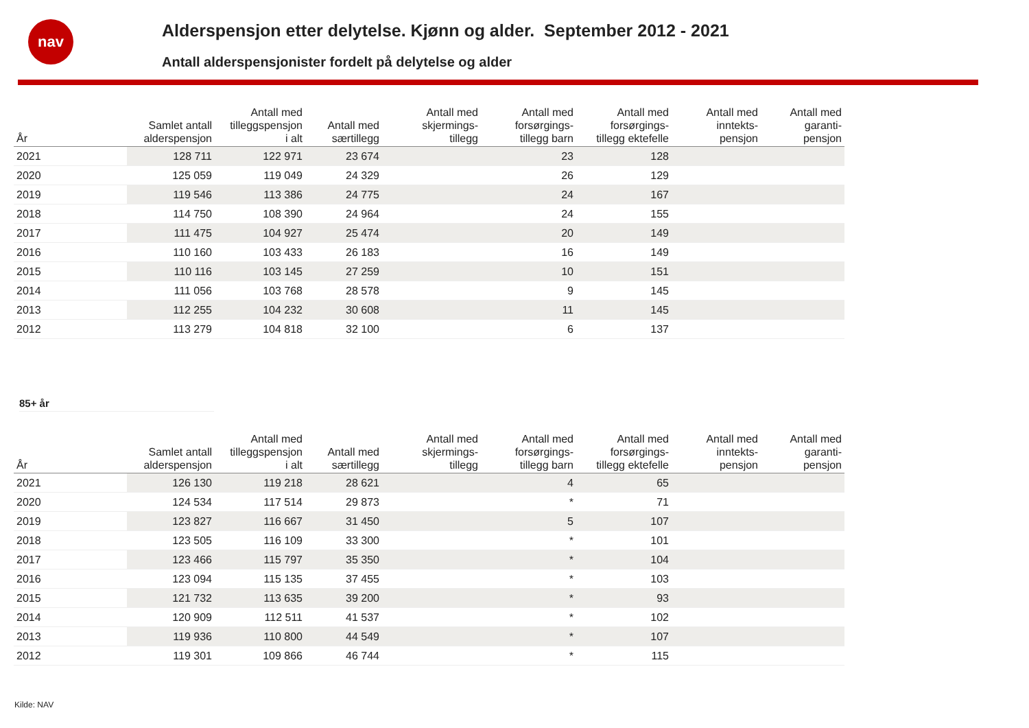nav
Alderspensjon etter delytelse. Kjønn og alder. September 2012 - 2021
Antall alderspensjonister fordelt på delytelse og alder
| År | Samlet antall alderspensjon | Antall med tilleggspensjon i alt | Antall med særtillegg | Antall med skjermings- tillegg | Antall med forsørgings- tillegg barn | Antall med forsørgings- tillegg ektefelle | Antall med inntekts- pensjon | Antall med garanti- pensjon |
| --- | --- | --- | --- | --- | --- | --- | --- | --- |
| 2021 | 128 711 | 122 971 | 23 674 | | 23 | 128 | | |
| 2020 | 125 059 | 119 049 | 24 329 | | 26 | 129 | | |
| 2019 | 119 546 | 113 386 | 24 775 | | 24 | 167 | | |
| 2018 | 114 750 | 108 390 | 24 964 | | 24 | 155 | | |
| 2017 | 111 475 | 104 927 | 25 474 | | 20 | 149 | | |
| 2016 | 110 160 | 103 433 | 26 183 | | 16 | 149 | | |
| 2015 | 110 116 | 103 145 | 27 259 | | 10 | 151 | | |
| 2014 | 111 056 | 103 768 | 28 578 | | 9 | 145 | | |
| 2013 | 112 255 | 104 232 | 30 608 | | 11 | 145 | | |
| 2012 | 113 279 | 104 818 | 32 100 | | 6 | 137 | | |
85+ år
| År | Samlet antall alderspensjon | Antall med tilleggspensjon i alt | Antall med særtillegg | Antall med skjermings- tillegg | Antall med forsørgings- tillegg barn | Antall med forsørgings- tillegg ektefelle | Antall med inntekts- pensjon | Antall med garanti- pensjon |
| --- | --- | --- | --- | --- | --- | --- | --- | --- |
| 2021 | 126 130 | 119 218 | 28 621 | | 4 | 65 | | |
| 2020 | 124 534 | 117 514 | 29 873 | | * | 71 | | |
| 2019 | 123 827 | 116 667 | 31 450 | | 5 | 107 | | |
| 2018 | 123 505 | 116 109 | 33 300 | | * | 101 | | |
| 2017 | 123 466 | 115 797 | 35 350 | | * | 104 | | |
| 2016 | 123 094 | 115 135 | 37 455 | | * | 103 | | |
| 2015 | 121 732 | 113 635 | 39 200 | | * | 93 | | |
| 2014 | 120 909 | 112 511 | 41 537 | | * | 102 | | |
| 2013 | 119 936 | 110 800 | 44 549 | | * | 107 | | |
| 2012 | 119 301 | 109 866 | 46 744 | | * | 115 | | |
Kilde: NAV